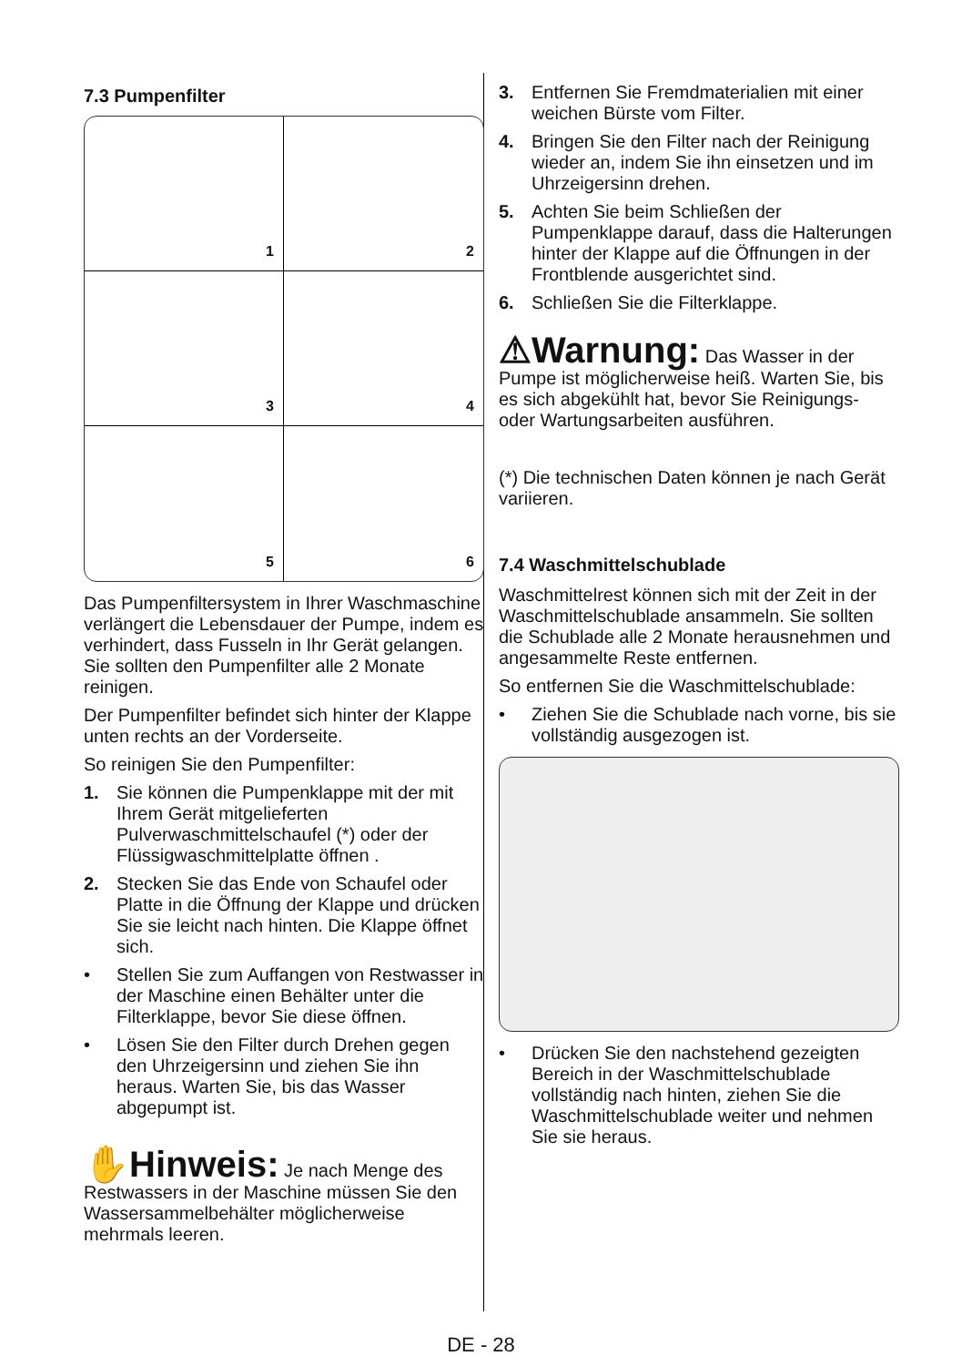7.3 Pumpenfilter
1
2
3
4
5
6
Das Pumpenfiltersystem in Ihrer Waschmaschine verlängert die Lebensdauer der Pumpe, indem es verhindert, dass Fusseln in Ihr Gerät gelangen.
Sie sollten den Pumpenfilter alle 2 Monate reinigen.
Der Pumpenfilter befindet sich hinter der Klappe unten rechts an der Vorderseite.
So reinigen Sie den Pumpenfilter:
1. Sie können die Pumpenklappe mit der mit Ihrem Gerät mitgelieferten Pulverwaschmittelschaufel (*) oder der Flüssigwaschmittelplatte öffnen .
2. Stecken Sie das Ende von Schaufel oder Platte in die Öffnung der Klappe und drücken Sie sie leicht nach hinten. Die Klappe öffnet sich.
• Stellen Sie zum Auffangen von Restwasser in der Maschine einen Behälter unter die Filterklappe, bevor Sie diese öffnen.
• Lösen Sie den Filter durch Drehen gegen den Uhrzeigersinn und ziehen Sie ihn heraus. Warten Sie, bis das Wasser abgepumpt ist.
✋Hinweis: Je nach Menge des Restwassers in der Maschine müssen Sie den Wassersammelbehälter möglicherweise mehrmals leeren.
3. Entfernen Sie Fremdmaterialien mit einer weichen Bürste vom Filter.
4. Bringen Sie den Filter nach der Reinigung wieder an, indem Sie ihn einsetzen und im Uhrzeigersinn drehen.
5. Achten Sie beim Schließen der Pumpenklappe darauf, dass die Halterungen hinter der Klappe auf die Öffnungen in der Frontblende ausgerichtet sind.
6. Schließen Sie die Filterklappe.
⚠Warnung: Das Wasser in der Pumpe ist möglicherweise heiß. Warten Sie, bis es sich abgekühlt hat, bevor Sie Reinigungs- oder Wartungsarbeiten ausführen.
(*) Die technischen Daten können je nach Gerät variieren.
7.4 Waschmittelschublade
Waschmittelrest können sich mit der Zeit in der Waschmittelschublade ansammeln. Sie sollten die Schublade alle 2 Monate herausnehmen und angesammelte Reste entfernen.
So entfernen Sie die Waschmittelschublade:
• Ziehen Sie die Schublade nach vorne, bis sie vollständig ausgezogen ist.
• Drücken Sie den nachstehend gezeigten Bereich in der Waschmittelschublade vollständig nach hinten, ziehen Sie die Waschmittelschublade weiter und nehmen Sie sie heraus.
DE - 28